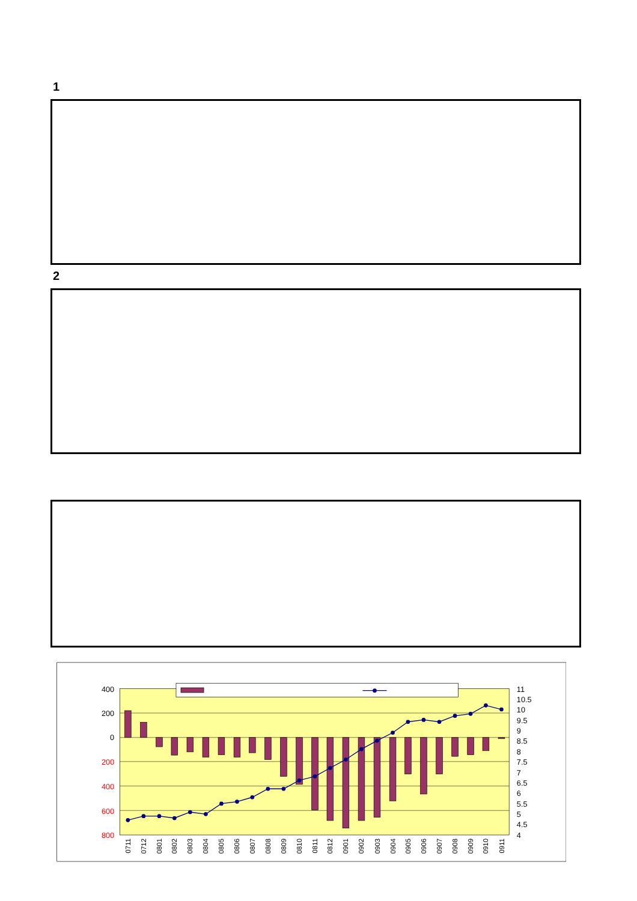1
2
400
200
0
200
400
600
800
11
10.5
10
9.5
9
8.5
8
7.5
7
6.5
6
5.5
5
4.5
4
0711
0712
0801
0802
0803
0804
0805
0806
0807
0808
0809
0810
0811
0812
0901
0902
0903
0904
0905
0906
0907
0908
0909
0910
0911